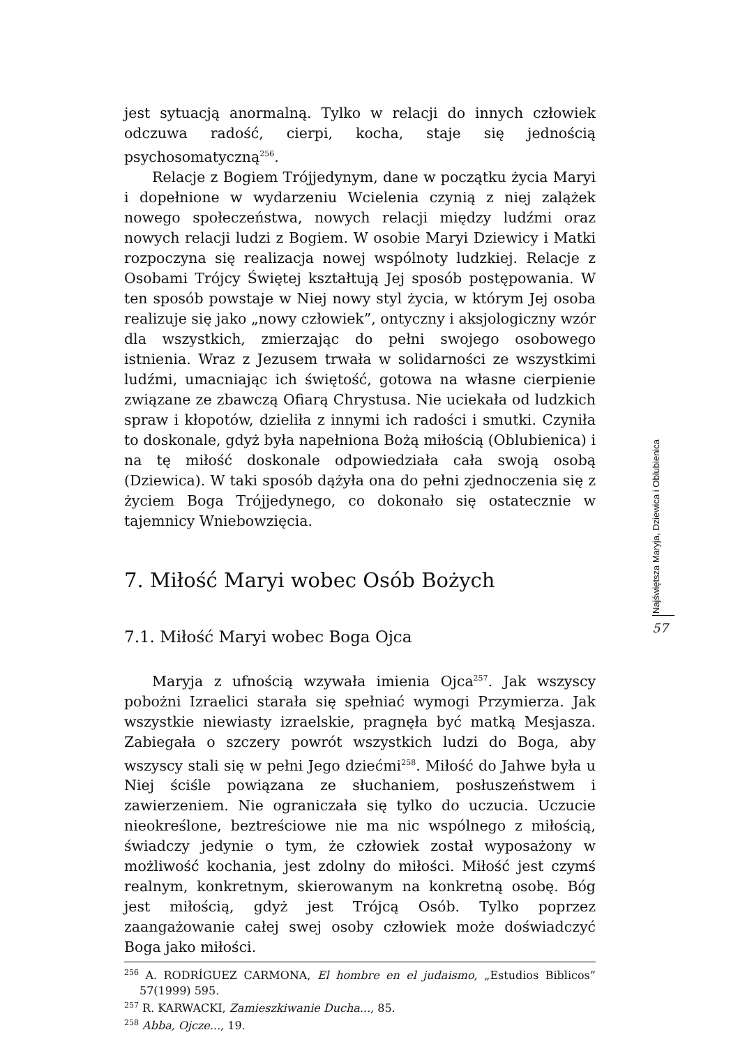jest sytuacją anormalną. Tylko w relacji do innych człowiek odczuwa radość, cierpi, kocha, staje się jednością psychosomatyczną<sup>256</sup>.
Relacje z Bogiem Trójjedynym, dane w początku życia Maryi i dopełnione w wydarzeniu Wcielenia czynią z niej zalążek nowego społeczeństwa, nowych relacji między ludźmi oraz nowych relacji ludzi z Bogiem. W osobie Maryi Dziewicy i Matki rozpoczyna się realizacja nowej wspólnoty ludzkiej. Relacje z Osobami Trójcy Świętej kształtują Jej sposób postępowania. W ten sposób powstaje w Niej nowy styl życia, w którym Jej osoba realizuje się jako „nowy człowiek”, ontyczny i aksjologiczny wzór dla wszystkich, zmierzając do pełni swojego osobowego istnienia. Wraz z Jezusem trwała w solidarności ze wszystkimi ludźmi, umacniając ich świętość, gotowa na własne cierpienie związane ze zbawczą Ofiarą Chrystusa. Nie uciekała od ludzkich spraw i kłopotów, dzieliła z innymi ich radości i smutki. Czyniła to doskonale, gdyż była napełniona Bożą miłością (Oblubienica) i na tę miłość doskonale odpowiedziała cała swoją osobą (Dziewica). W taki sposób dążyła ona do pełni zjednoczenia się z życiem Boga Trójjedynego, co dokonało się ostatecznie w tajemnicy Wniebowzięcia.
7. Miłość Maryi wobec Osób Bożych
7.1. Miłość Maryi wobec Boga Ojca
Maryja z ufnością wzywała imienia Ojca<sup>257</sup>. Jak wszyscy pobożni Izraelici starała się spełniać wymogi Przymierza. Jak wszystkie niewiasty izraelskie, pragnęła być matką Mesjasza. Zabiegała o szczery powrót wszystkich ludzi do Boga, aby wszyscy stali się w pełni Jego dziećmi<sup>258</sup>. Miłość do Jahwe była u Niej ściśle powiązana ze słuchaniem, posłuszeństwem i zawierzeniem. Nie ograniczała się tylko do uczucia. Uczucie nieokreślone, beztreściowe nie ma nic wspólnego z miłością, świadczy jedynie o tym, że człowiek został wyposażony w możliwość kochania, jest zdolny do miłości. Miłość jest czymś realnym, konkretnym, skierowanym na konkretną osobę. Bóg jest miłością, gdyż jest Trójcą Osób. Tylko poprzez zaangażowanie całej swej osoby człowiek może doświadczyć Boga jako miłości.
<sup>256</sup> A. RODRÍGUEZ CARMONA, El hombre en el judaismo, „Estudios Biblicos” 57(1999) 595.
<sup>257</sup> R. KARWACKI, Zamieszkiwanie Ducha..., 85.
<sup>258</sup> Abba, Ojcze..., 19.
Najświętsza Maryja, Dziewica i Oblubienica
57